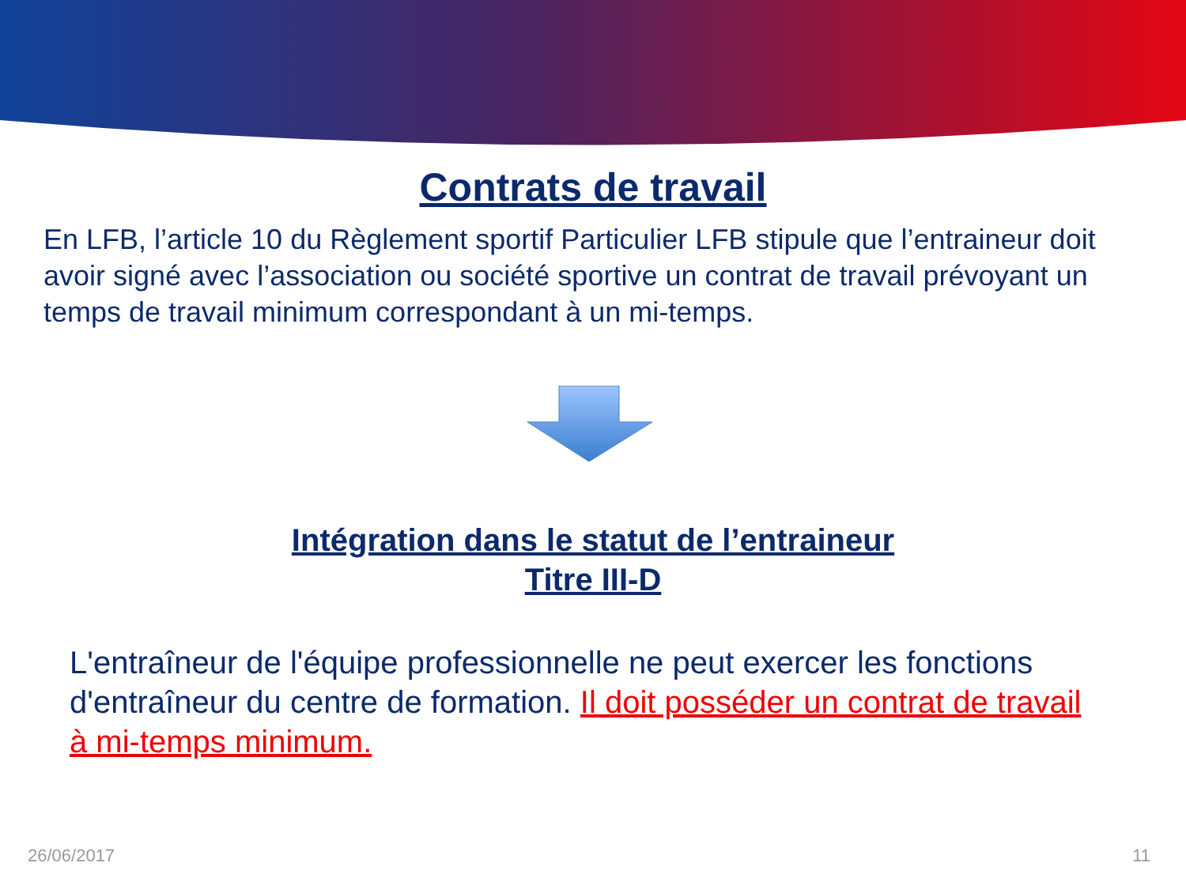Contrats de travail
En LFB, l’article 10 du Règlement sportif Particulier LFB stipule que l’entraineur doit avoir signé avec l’association ou société sportive un contrat de travail prévoyant un temps de travail minimum correspondant à un mi-temps.
Intégration dans le statut de l’entraineur
Titre III-D
L'entraîneur de l'équipe professionnelle ne peut exercer les fonctions d'entraîneur du centre de formation. Il doit posséder un contrat de travail à mi-temps minimum.
26/06/2017 11